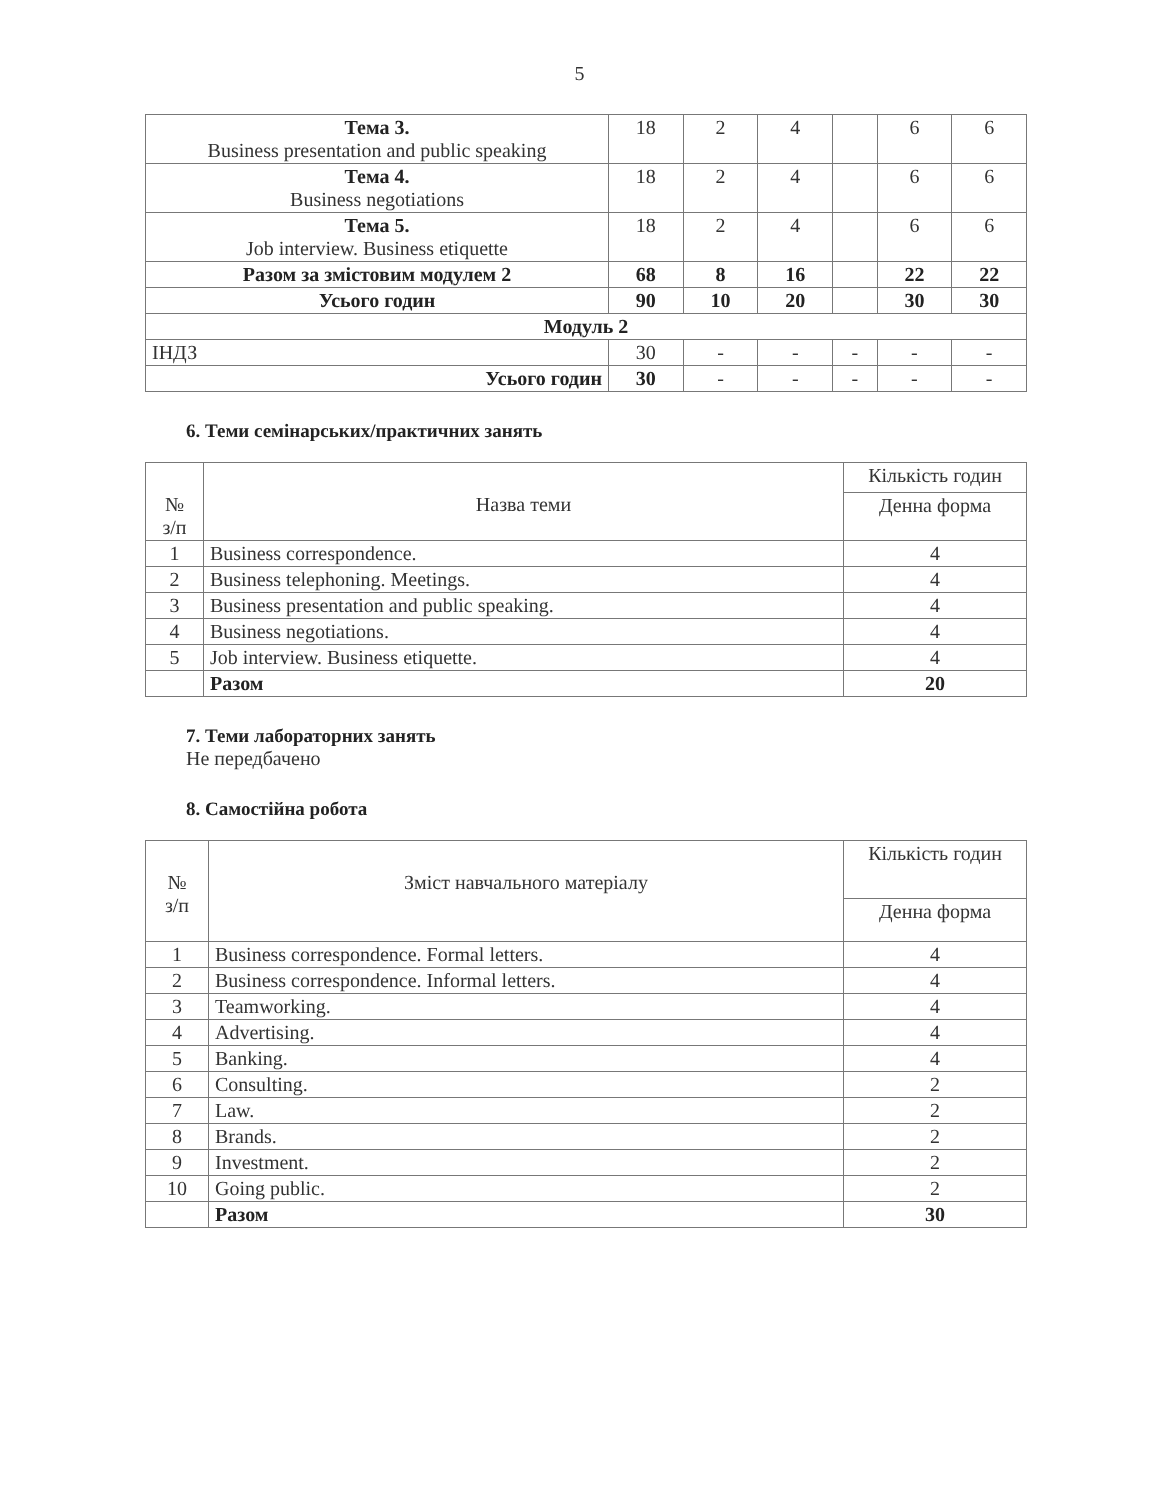5
| Тема 3. Business presentation and public speaking | 18 | 2 | 4 | | 6 | 6 |
| Тема 4. Business negotiations | 18 | 2 | 4 | | 6 | 6 |
| Тема 5. Job interview. Business etiquette | 18 | 2 | 4 | | 6 | 6 |
| Разом за змістовим модулем 2 | 68 | 8 | 16 | | 22 | 22 |
| Усього годин | 90 | 10 | 20 | | 30 | 30 |
| Модуль 2 | | | | | | |
| ІНДЗ | 30 | - | - | - | - | - |
| Усього годин | 30 | - | - | - | - | - |
6. Теми семінарських/практичних занять
| № з/п | Назва теми | Кількість годин |
| --- | --- | --- |
| | | Денна форма |
| 1 | Business correspondence. | 4 |
| 2 | Business telephoning. Meetings. | 4 |
| 3 | Business presentation and public speaking. | 4 |
| 4 | Business negotiations. | 4 |
| 5 | Job interview. Business etiquette. | 4 |
| | Разом | 20 |
7. Теми лабораторних занять
Не передбачено
8. Самостійна робота
| № з/п | Зміст навчального матеріалу | Кількість годин |
| --- | --- | --- |
| | | Денна форма |
| 1 | Business correspondence. Formal letters. | 4 |
| 2 | Business correspondence. Informal letters. | 4 |
| 3 | Teamworking. | 4 |
| 4 | Advertising. | 4 |
| 5 | Banking. | 4 |
| 6 | Consulting. | 2 |
| 7 | Law. | 2 |
| 8 | Brands. | 2 |
| 9 | Investment. | 2 |
| 10 | Going public. | 2 |
| | Разом | 30 |